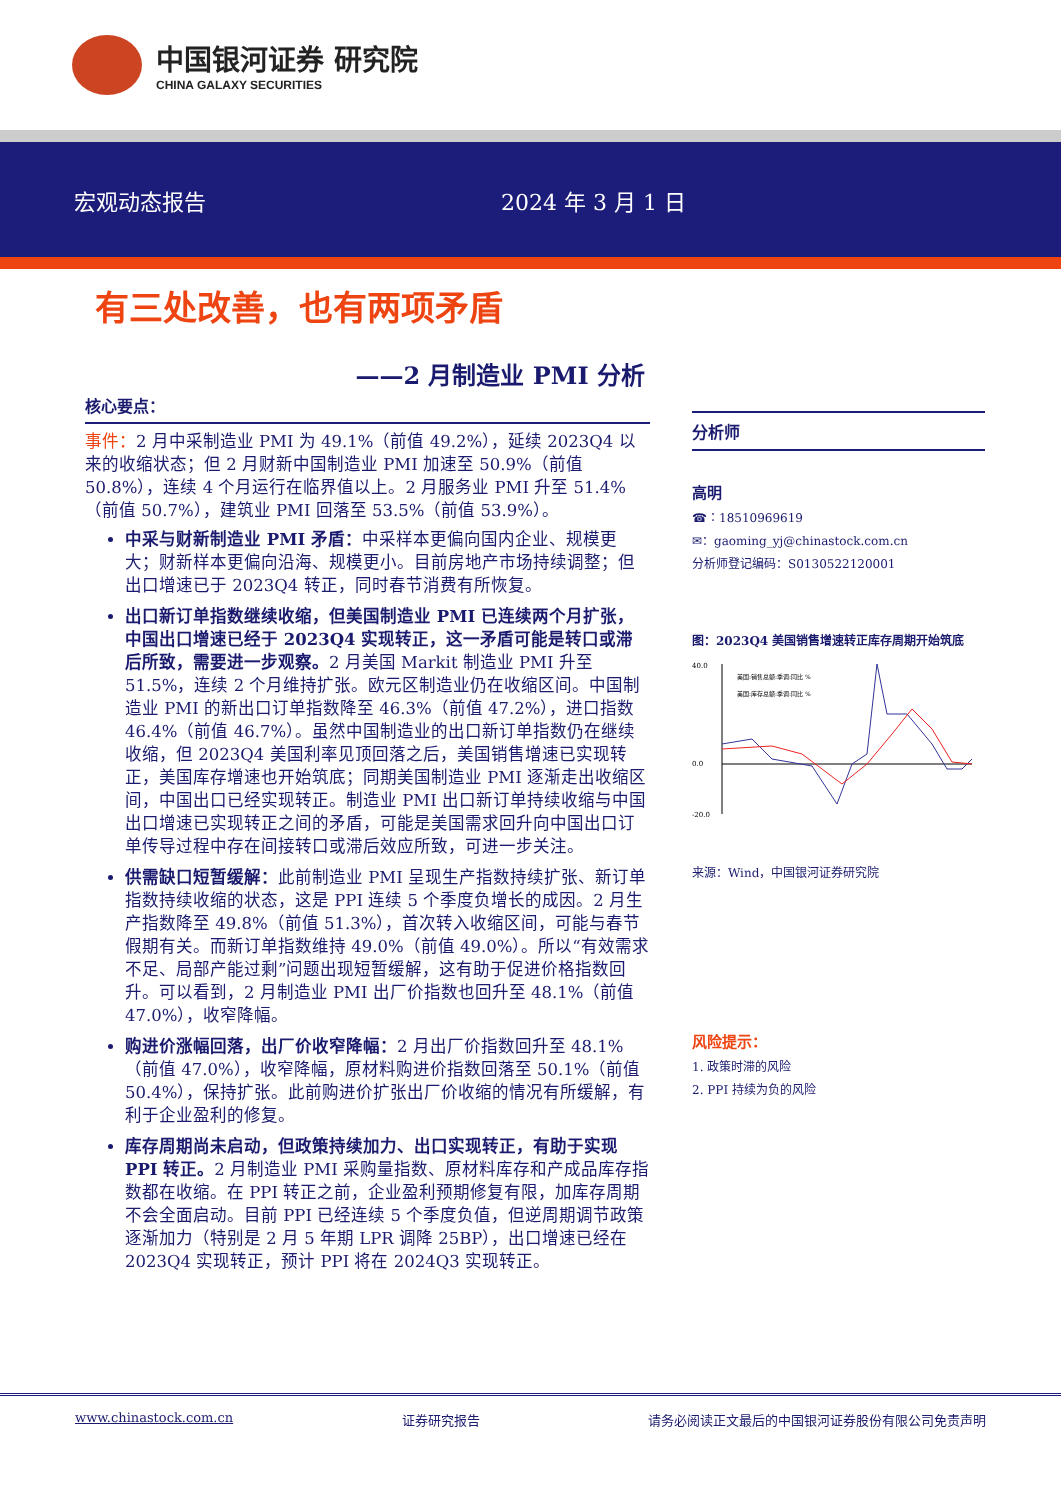中国银河证券 研究院
CHINA GALAXY SECURITIES
宏观动态报告 2024 年 3 月 1 日
有三处改善，也有两项矛盾
——2 月制造业 PMI 分析
核心要点：
事件：2 月中采制造业 PMI 为 49.1%（前值 49.2%），延续 2023Q4 以来的收缩状态；但 2 月财新中国制造业 PMI 加速至 50.9%（前值 50.8%），连续 4 个月运行在临界值以上。2 月服务业 PMI 升至 51.4%（前值 50.7%），建筑业 PMI 回落至 53.5%（前值 53.9%）。
中采与财新制造业 PMI 矛盾：中采样本更偏向国内企业、规模更大；财新样本更偏向沿海、规模更小。目前房地产市场持续调整；但出口增速已于 2023Q4 转正，同时春节消费有所恢复。
出口新订单指数继续收缩，但美国制造业 PMI 已连续两个月扩张，中国出口增速已经于 2023Q4 实现转正，这一矛盾可能是转口或滞后所致，需要进一步观察。2 月美国 Markit 制造业 PMI 升至 51.5%，连续 2 个月维持扩张。欧元区制造业仍在收缩区间。中国制造业 PMI 的新出口订单指数降至 46.3%（前值 47.2%），进口指数 46.4%（前值 46.7%）。虽然中国制造业的出口新订单指数仍在继续收缩，但 2023Q4 美国利率见顶回落之后，美国销售增速已实现转正，美国库存增速也开始筑底；同期美国制造业 PMI 逐渐走出收缩区间，中国出口已经实现转正。制造业 PMI 出口新订单持续收缩与中国出口增速已实现转正之间的矛盾，可能是美国需求回升向中国出口订单传导过程中存在间接转口或滞后效应所致，可进一步关注。
供需缺口短暂缓解：此前制造业 PMI 呈现生产指数持续扩张、新订单指数持续收缩的状态，这是 PPI 连续 5 个季度负增长的成因。2 月生产指数降至 49.8%（前值 51.3%），首次转入收缩区间，可能与春节假期有关。而新订单指数维持 49.0%（前值 49.0%）。所以“有效需求不足、局部产能过剩”问题出现短暂缓解，这有助于促进价格指数回升。可以看到，2 月制造业 PMI 出厂价指数也回升至 48.1%（前值 47.0%），收窄降幅。
购进价涨幅回落，出厂价收窄降幅：2 月出厂价指数回升至 48.1%（前值 47.0%），收窄降幅，原材料购进价指数回落至 50.1%（前值 50.4%），保持扩张。此前购进价扩张出厂价收缩的情况有所缓解，有利于企业盈利的修复。
库存周期尚未启动，但政策持续加力、出口实现转正，有助于实现 PPI 转正。2 月制造业 PMI 采购量指数、原材料库存和产成品库存指数都在收缩。在 PPI 转正之前，企业盈利预期修复有限，加库存周期不会全面启动。目前 PPI 已经连续 5 个季度负值，但逆周期调节政策逐渐加力（特别是 2 月 5 年期 LPR 调降 25BP），出口增速已经在 2023Q4 实现转正，预计 PPI 将在 2024Q3 实现转正。
分析师
高明
☎：18510969619
✉：gaoming_yj@chinastock.com.cn
分析师登记编码：S0130522120001
图：2023Q4 美国销售增速转正库存周期开始筑底
40.0
0.0
-20.0
美国:销售总额:季调:同比 %
美国:库存总额:季调:同比 %
来源：Wind，中国银河证券研究院
风险提示：
1. 政策时滞的风险
2. PPI 持续为负的风险
www.chinastock.com.cn 证券研究报告 请务必阅读正文最后的中国银河证券股份有限公司免责声明